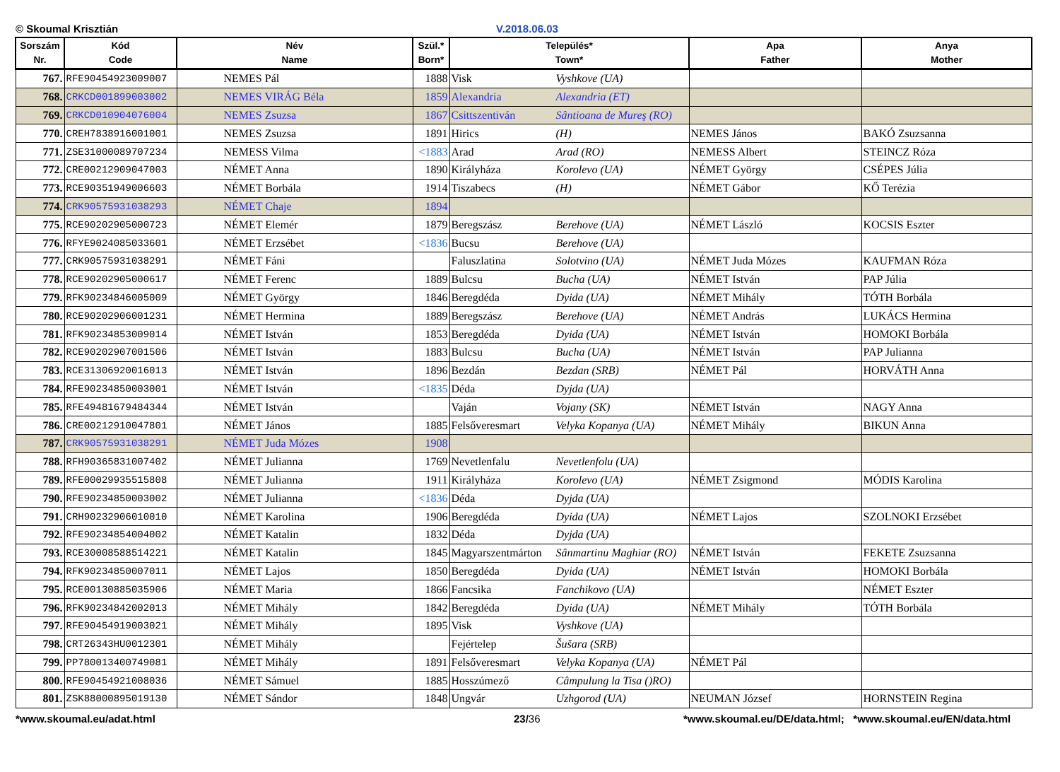© Skoumal Krisztián V.2018.06.03
| Sorszám Nr. | Kód Code | Név Name | Szül.* Born* | Település* Town* | Apa Father | Anya Mother |
| --- | --- | --- | --- | --- | --- | --- |
| 767. | RFE90454923009007 | NEMES Pál | 1888 | Visk Vyshkove (UA) | | |
| 768. | CRKCD001899003002 | NEMES VIRÁG Béla | 1859 | Alexandria Alexandria (ET) | | |
| 769. | CRKCD010904076004 | NEMES Zsuzsa | 1867 | Csittszentiván Sântioana de Mureş (RO) | | |
| 770. | CREH7838916001001 | NEMES Zsuzsa | 1891 | Hirics (H) | NEMES János | BAKÓ Zsuzsanna |
| 771. | ZSE31000089707234 | NEMESS Vilma | <1883 | Arad Arad (RO) | NEMESS Albert | STEINCZ Róza |
| 772. | CRE00212909047003 | NÉMET Anna | 1890 | Királyháza Korolevo (UA) | NÉMET György | CSÉPES Júlia |
| 773. | RCE90351949006603 | NÉMET Borbála | 1914 | Tiszabecs (H) | NÉMET Gábor | KŐ Terézia |
| 774. | CRK90575931038293 | NÉMET Chaje | 1894 | | | |
| 775. | RCE90202905000723 | NÉMET Elemér | 1879 | Beregszász Berehove (UA) | NÉMET László | KOCSIS Eszter |
| 776. | RFYE9024085033601 | NÉMET Erzsébet | <1836 | Bucsu Berehove (UA) | | |
| 777. | CRK90575931038291 | NÉMET Fáni | | Faluszlatina Solotvino (UA) | NÉMET Juda Mózes | KAUFMAN Róza |
| 778. | RCE90202905000617 | NÉMET Ferenc | 1889 | Bulcsu Bucha (UA) | NÉMET István | PAP Júlia |
| 779. | RFK90234846005009 | NÉMET György | 1846 | Beregdéda Dyida (UA) | NÉMET Mihály | TÓTH Borbála |
| 780. | RCE90202906001231 | NÉMET Hermina | 1889 | Beregszász Berehove (UA) | NÉMET András | LUKÁCS Hermina |
| 781. | RFK90234853009014 | NÉMET István | 1853 | Beregdéda Dyida (UA) | NÉMET István | HOMOKI Borbála |
| 782. | RCE90202907001506 | NÉMET István | 1883 | Bulcsu Bucha (UA) | NÉMET István | PAP Julianna |
| 783. | RCE31306920016013 | NÉMET István | 1896 | Bezdán Bezdan (SRB) | NÉMET Pál | HORVÁTH Anna |
| 784. | RFE90234850003001 | NÉMET István | <1835 | Déda Dyjda (UA) | | |
| 785. | RFE49481679484344 | NÉMET István | | Vaján Vojany (SK) | NÉMET István | NAGY Anna |
| 786. | CRE00212910047801 | NÉMET János | 1885 | Felsőveresmart Velyka Kopanya (UA) | NÉMET Mihály | BIKUN Anna |
| 787. | CRK90575931038291 | NÉMET Juda Mózes | 1908 | | | |
| 788. | RFH90365831007402 | NÉMET Julianna | 1769 | Nevetlenfalu Nevetlenfolu (UA) | | |
| 789. | RFE00029935515808 | NÉMET Julianna | 1911 | Királyháza Korolevo (UA) | NÉMET Zsigmond | MÓDIS Karolina |
| 790. | RFE90234850003002 | NÉMET Julianna | <1836 | Déda Dyjda (UA) | | |
| 791. | CRH90232906010010 | NÉMET Karolina | 1906 | Beregdéda Dyida (UA) | NÉMET Lajos | SZOLNOKI Erzsébet |
| 792. | RFE90234854004002 | NÉMET Katalin | 1832 | Déda Dyjda (UA) | | |
| 793. | RCE30008588514221 | NÉMET Katalin | 1845 | Magyarszentmárton Sânmartinu Maghiar (RO) | NÉMET István | FEKETE Zsuzsanna |
| 794. | RFK90234850007011 | NÉMET Lajos | 1850 | Beregdéda Dyida (UA) | NÉMET István | HOMOKI Borbála |
| 795. | RCE00130885035906 | NÉMET Maria | 1866 | Fancsika Fanchikovo (UA) | | NÉMET Eszter |
| 796. | RFK90234842002013 | NÉMET Mihály | 1842 | Beregdéda Dyida (UA) | NÉMET Mihály | TÓTH Borbála |
| 797. | RFE90454919003021 | NÉMET Mihály | 1895 | Visk Vyshkove (UA) | | |
| 798. | CRT26343HU0012301 | NÉMET Mihály | | Fejértelep Šušara (SRB) | | |
| 799. | PP780013400749081 | NÉMET Mihály | 1891 | Felsőveresmart Velyka Kopanya (UA) | NÉMET Pál | |
| 800. | RFE90454921008036 | NÉMET Sámuel | 1885 | Hosszúmező Câmpulung la Tisa ()RO) | | |
| 801. | ZSK88000895019130 | NÉMET Sándor | 1848 | Ungvár Uzhgorod (UA) | NEUMAN József | HORNSTEIN Regina |
*www.skoumal.eu/adat.html 23/36 *www.skoumal.eu/DE/data.html; *www.skoumal.eu/EN/data.html